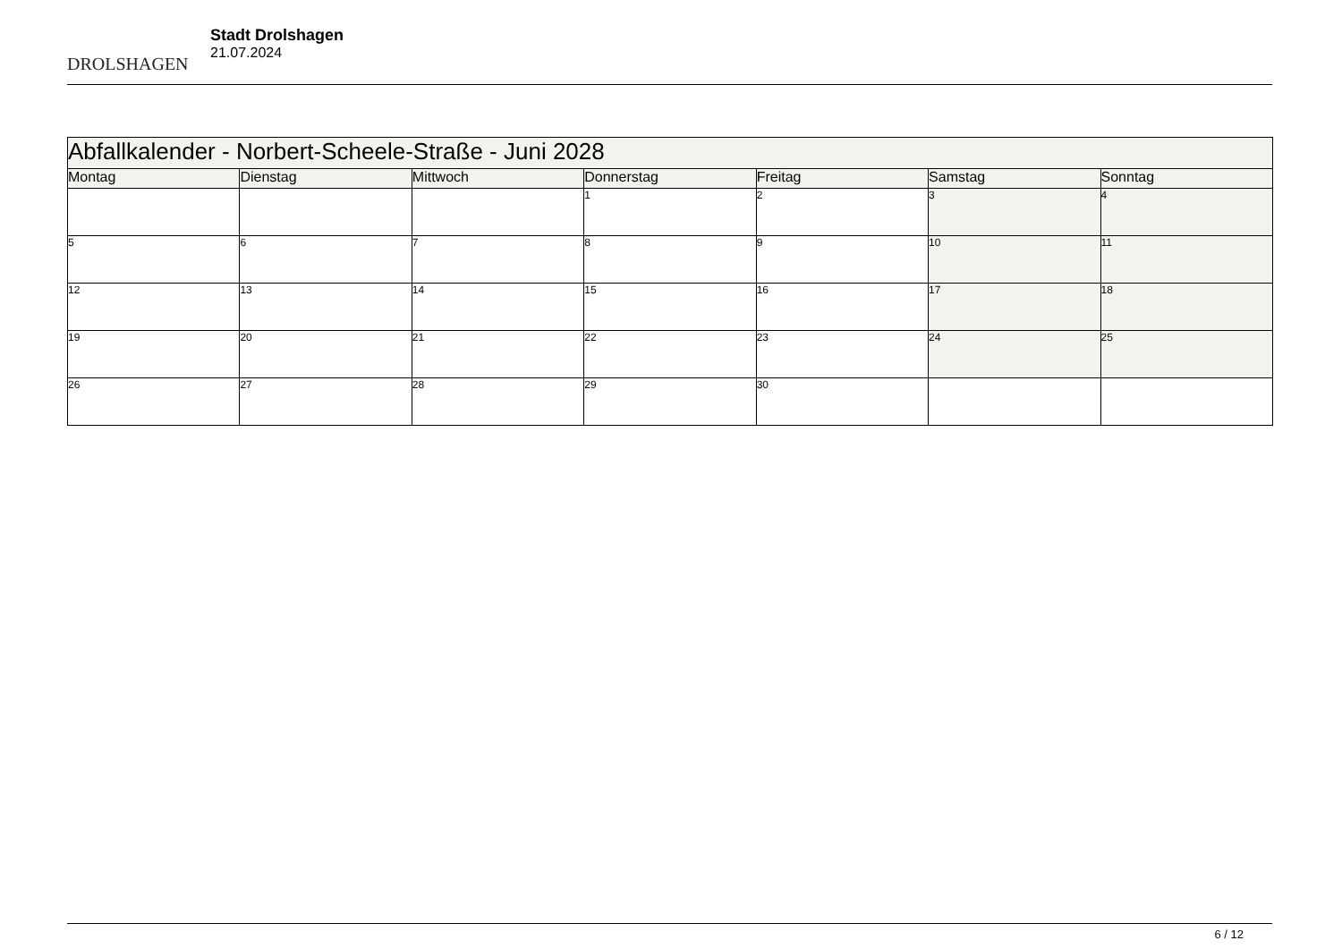DROLSHAGEN
Stadt Drolshagen
21.07.2024
| Abfallkalender - Norbert-Scheele-Straße - Juni 2028 | | | | | | |
| Montag | Dienstag | Mittwoch | Donnerstag | Freitag | Samstag | Sonntag |
| | | | 1 | 2 | 3 | 4 |
| 5 | 6 | 7 | 8 | 9 | 10 | 11 |
| 12 | 13 | 14 | 15 | 16 | 17 | 18 |
| 19 | 20 | 21 | 22 | 23 | 24 | 25 |
| 26 | 27 | 28 | 29 | 30 | | |
6 / 12